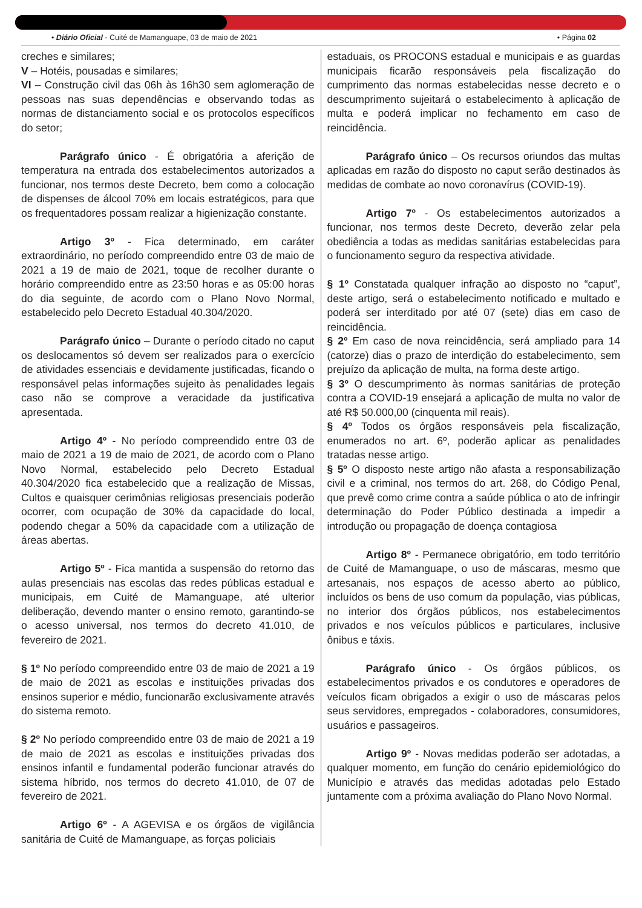• Diário Oficial - Cuité de Mamanguape, 03 de maio de 2021 • Página 02
creches e similares;
V – Hotéis, pousadas e similares;
VI – Construção civil das 06h às 16h30 sem aglomeração de pessoas nas suas dependências e observando todas as normas de distanciamento social e os protocolos específicos do setor;
Parágrafo único - É obrigatória a aferição de temperatura na entrada dos estabelecimentos autorizados a funcionar, nos termos deste Decreto, bem como a colocação de dispenses de álcool 70% em locais estratégicos, para que os frequentadores possam realizar a higienização constante.
Artigo 3º - Fica determinado, em caráter extraordinário, no período compreendido entre 03 de maio de 2021 a 19 de maio de 2021, toque de recolher durante o horário compreendido entre as 23:50 horas e as 05:00 horas do dia seguinte, de acordo com o Plano Novo Normal, estabelecido pelo Decreto Estadual 40.304/2020.
Parágrafo único – Durante o período citado no caput os deslocamentos só devem ser realizados para o exercício de atividades essenciais e devidamente justificadas, ficando o responsável pelas informações sujeito às penalidades legais caso não se comprove a veracidade da justificativa apresentada.
Artigo 4º - No período compreendido entre 03 de maio de 2021 a 19 de maio de 2021, de acordo com o Plano Novo Normal, estabelecido pelo Decreto Estadual 40.304/2020 fica estabelecido que a realização de Missas, Cultos e quaisquer cerimônias religiosas presenciais poderão ocorrer, com ocupação de 30% da capacidade do local, podendo chegar a 50% da capacidade com a utilização de áreas abertas.
Artigo 5º - Fica mantida a suspensão do retorno das aulas presenciais nas escolas das redes públicas estadual e municipais, em Cuité de Mamanguape, até ulterior deliberação, devendo manter o ensino remoto, garantindo-se o acesso universal, nos termos do decreto 41.010, de fevereiro de 2021.
§ 1º No período compreendido entre 03 de maio de 2021 a 19 de maio de 2021 as escolas e instituições privadas dos ensinos superior e médio, funcionarão exclusivamente através do sistema remoto.
§ 2º No período compreendido entre 03 de maio de 2021 a 19 de maio de 2021 as escolas e instituições privadas dos ensinos infantil e fundamental poderão funcionar através do sistema híbrido, nos termos do decreto 41.010, de 07 de fevereiro de 2021.
Artigo 6º - A AGEVISA e os órgãos de vigilância sanitária de Cuité de Mamanguape, as forças policiais
estaduais, os PROCONS estadual e municipais e as guardas municipais ficarão responsáveis pela fiscalização do cumprimento das normas estabelecidas nesse decreto e o descumprimento sujeitará o estabelecimento à aplicação de multa e poderá implicar no fechamento em caso de reincidência.
Parágrafo único – Os recursos oriundos das multas aplicadas em razão do disposto no caput serão destinados às medidas de combate ao novo coronavírus (COVID-19).
Artigo 7º - Os estabelecimentos autorizados a funcionar, nos termos deste Decreto, deverão zelar pela obediência a todas as medidas sanitárias estabelecidas para o funcionamento seguro da respectiva atividade.
§ 1º Constatada qualquer infração ao disposto no “caput”, deste artigo, será o estabelecimento notificado e multado e poderá ser interditado por até 07 (sete) dias em caso de reincidência.
§ 2º Em caso de nova reincidência, será ampliado para 14 (catorze) dias o prazo de interdição do estabelecimento, sem prejuízo da aplicação de multa, na forma deste artigo.
§ 3º O descumprimento às normas sanitárias de proteção contra a COVID-19 ensejará a aplicação de multa no valor de até R$ 50.000,00 (cinquenta mil reais).
§ 4º Todos os órgãos responsáveis pela fiscalização, enumerados no art. 6º, poderão aplicar as penalidades tratadas nesse artigo.
§ 5º O disposto neste artigo não afasta a responsabilização civil e a criminal, nos termos do art. 268, do Código Penal, que prevê como crime contra a saúde pública o ato de infringir determinação do Poder Público destinada a impedir a introdução ou propagação de doença contagiosa
Artigo 8º - Permanece obrigatório, em todo território de Cuité de Mamanguape, o uso de máscaras, mesmo que artesanais, nos espaços de acesso aberto ao público, incluídos os bens de uso comum da população, vias públicas, no interior dos órgãos públicos, nos estabelecimentos privados e nos veículos públicos e particulares, inclusive ônibus e táxis.
Parágrafo único - Os órgãos públicos, os estabelecimentos privados e os condutores e operadores de veículos ficam obrigados a exigir o uso de máscaras pelos seus servidores, empregados - colaboradores, consumidores, usuários e passageiros.
Artigo 9º - Novas medidas poderão ser adotadas, a qualquer momento, em função do cenário epidemiológico do Município e através das medidas adotadas pelo Estado juntamente com a próxima avaliação do Plano Novo Normal.